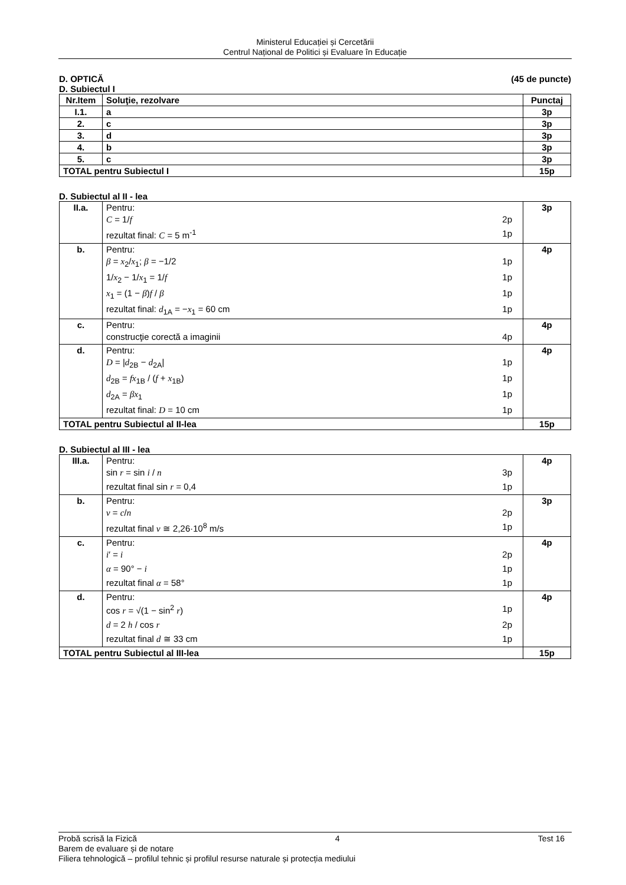Ministerul Educației și Cercetării
Centrul Național de Politici și Evaluare în Educație
D. OPTICĂ (45 de puncte)
D. Subiectul I
| Nr.Item | Soluţie, rezolvare | Punctaj |
| --- | --- | --- |
| I.1. | a | 3p |
| 2. | c | 3p |
| 3. | d | 3p |
| 4. | b | 3p |
| 5. | c | 3p |
| TOTAL pentru Subiectul I | | 15p |
D. Subiectul al II - lea
| II.a. | Pentru: C = 1/ f 2p rezultat final: C = 5 m<sup>-1</sup> 1p | 3p |
| b. | Pentru: β = x<sub>2</sub>/ x<sub>1</sub>; β = −1/2 1p 1/ x<sub>2</sub> − 1/ x<sub>1</sub> = 1/ f 1p x<sub>1</sub> = (1 − β ) f / β 1p rezultat final: d<sub>1A</sub> = − x<sub>1</sub> = 60 cm 1p | 4p |
| c. | Pentru: construcţie corectă a imaginii 4p | 4p |
| d. | Pentru: D = / d<sub>2B</sub> − d<sub>2A</sub>/ 1p d<sub>2B</sub> = fx<sub>1B</sub> / ( f + x<sub>1B</sub>) 1p d<sub>2A</sub> = βx<sub>1</sub> 1p rezultat final: D = 10 cm 1p | 4p |
| TOTAL pentru Subiectul al II-lea | | 15p |
D. Subiectul al III - lea
| III.a. | Pentru: sin r = sin i / n 3p rezultat final sin r = 0,4 1p | 4p |
| b. | Pentru: v = c / n 2p rezultat final v ≅ 2,26·10<sup>8</sup> m/s 1p | 3p |
| c. | Pentru: i ′ = i 2p α = 90° − i 1p rezultat final α = 58° 1p | 4p |
| d. | Pentru: cos r = √(1 − sin<sup>2</sup> r ) 1p d = 2 h / cos r 2p rezultat final d ≅ 33 cm 1p | 4p |
| TOTAL pentru Subiectul al III-lea | | 15p |
Probă scrisă la Fizică 4 Test 16
Barem de evaluare și de notare
Filiera tehnologică – profilul tehnic și profilul resurse naturale și protecția mediului